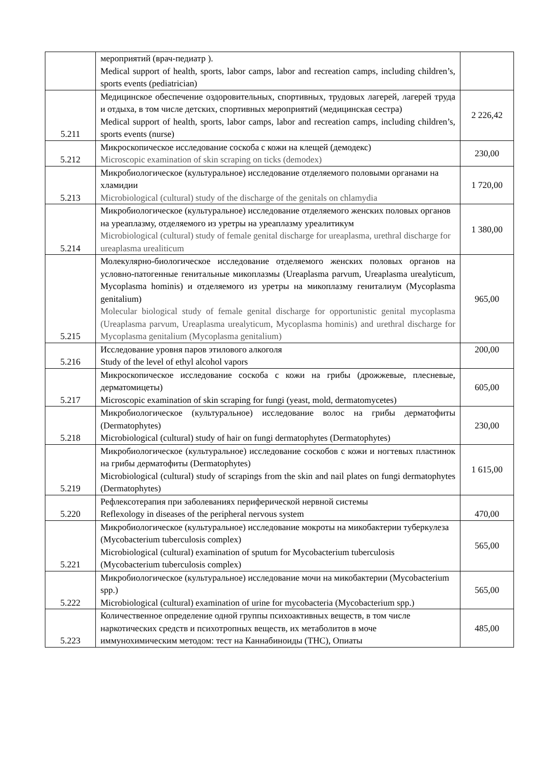| | мероприятий (врач-педиатр ). Medical support of health, sports, labor camps, labor and recreation camps, including children’s, sports events (pediatrician) | |
| 5.211 | Медицинское обеспечение оздоровительных, спортивных, трудовых лагерей, лагерей труда и отдыха, в том числе детских, спортивных мероприятий (медицинская сестра) Medical support of health, sports, labor camps, labor and recreation camps, including children’s, sports events (nurse) | 2 226,42 |
| 5.212 | Микроскопическое исследование соскоба с кожи на клещей (демодекс) Microscopic examination of skin scraping on ticks (demodex) | 230,00 |
| 5.213 | Микробиологическое (культуральное) исследование отделяемого половыми органами на хламидии Microbiological (cultural) study of the discharge of the genitals on chlamydia | 1 720,00 |
| 5.214 | Микробиологическое (культуральное) исследование отделяемого женских половых органов на уреаплазму, отделяемого из уретры на уреаплазму уреалитикум Microbiological (cultural) study of female genital discharge for ureaplasma, urethral discharge for ureaplasma urealiticum | 1 380,00 |
| 5.215 | Молекулярно-биологическое исследование отделяемого женских половых органов на условно-патогенные генитальные микоплазмы (Ureaplasma parvum, Ureaplasma urealyticum, Mycoplasma hominis) и отделяемого из уретры на микоплазму гениталиум (Mycoplasma genitalium) Molecular biological study of female genital discharge for opportunistic genital mycoplasma (Ureaplasma parvum, Ureaplasma urealyticum, Mycoplasma hominis) and urethral discharge for Mycoplasma genitalium (Mycoplasma genitalium) | 965,00 |
| 5.216 | Исследование уровня паров этилового алкоголя Study of the level of ethyl alcohol vapors | 200,00 |
| 5.217 | Микроскопическое исследование соскоба с кожи на грибы (дрожжевые, плесневые, дерматомицеты) Microscopic examination of skin scraping for fungi (yeast, mold, dermatomycetes) | 605,00 |
| 5.218 | Микробиологическое (культуральное) исследование волос на грибы дерматофиты (Dermatophytes) Microbiological (cultural) study of hair on fungi dermatophytes (Dermatophytes) | 230,00 |
| 5.219 | Микробиологическое (культуральное) исследование соскобов с кожи и ногтевых пластинок на грибы дерматофиты (Dermatophytes) Microbiological (cultural) study of scrapings from the skin and nail plates on fungi dermatophytes (Dermatophytes) | 1 615,00 |
| 5.220 | Рефлексотерапия при заболеваниях периферической нервной системы Reflexology in diseases of the peripheral nervous system | 470,00 |
| 5.221 | Микробиологическое (культуральное) исследование мокроты на микобактерии туберкулеза (Mycobacterium tuberculosis complex) Microbiological (cultural) examination of sputum for Mycobacterium tuberculosis (Mycobacterium tuberculosis complex) | 565,00 |
| 5.222 | Микробиологическое (культуральное) исследование мочи на микобактерии (Mycobacterium spp.) Microbiological (cultural) examination of urine for mycobacteria (Mycobacterium spp.) | 565,00 |
| 5.223 | Количественное определение одной группы психоактивных веществ, в том числе наркотических средств и психотропных веществ, их метаболитов в моче иммунохимическим методом: тест на Каннабиноиды (THC), Опиаты | 485,00 |